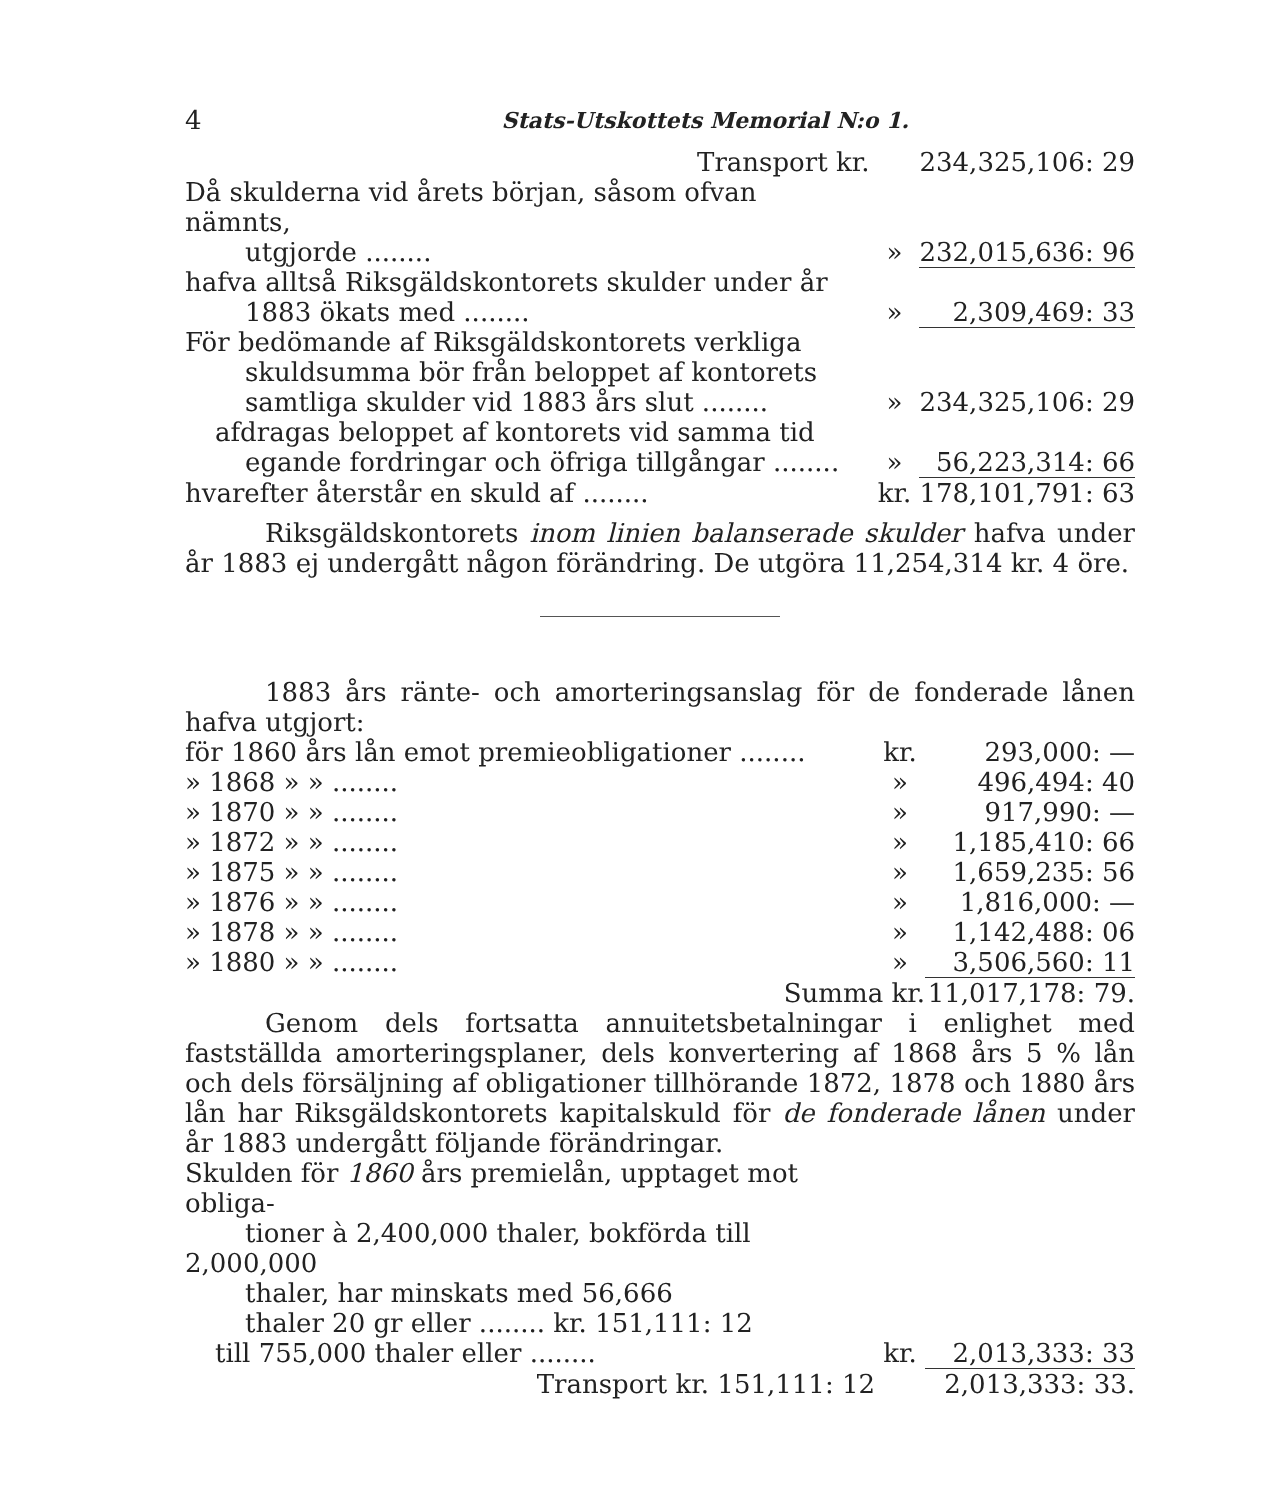4 Stats-Utskottets Memorial N:o 1.
| Transport kr. | | 234,325,106: 29 |
| Då skulderna vid årets början, såsom ofvan nämnts, utgjorde ........ | » | 232,015,636: 96 |
| hafva alltså Riksgäldskontorets skulder under år 1883 ökats med ........ | » | 2,309,469: 33 |
| För bedömande af Riksgäldskontorets verkliga skuldsumma bör från beloppet af kontorets samtliga skulder vid 1883 års slut ........ | » | 234,325,106: 29 |
| afdragas beloppet af kontorets vid samma tid egande fordringar och öfriga tillgångar ........ | » | 56,223,314: 66 |
| hvarefter återstår en skuld af ........ | kr. | 178,101,791: 63 |
Riksgäldskontorets inom linien balanserade skulder hafva under år 1883 ej undergått någon förändring. De utgöra 11,254,314 kr. 4 öre.
1883 års ränte- och amorteringsanslag för de fonderade lånen hafva utgjort:
| för 1860 års lån emot premieobligationer ........ | kr. | 293,000: — |
| » 1868 » » ........ | » | 496,494: 40 |
| » 1870 » » ........ | » | 917,990: — |
| » 1872 » » ........ | » | 1,185,410: 66 |
| » 1875 » » ........ | » | 1,659,235: 56 |
| » 1876 » » ........ | » | 1,816,000: — |
| » 1878 » » ........ | » | 1,142,488: 06 |
| » 1880 » » ........ | » | 3,506,560: 11 |
| Summa kr. | | 11,017,178: 79. |
Genom dels fortsatta annuitetsbetalningar i enlighet med fastställda amorteringsplaner, dels konvertering af 1868 års 5 % lån och dels försäljning af obligationer tillhörande 1872, 1878 och 1880 års lån har Riksgäldskontorets kapitalskuld för de fonderade lånen under år 1883 undergått följande förändringar.
| Skulden för 1860 års premielån, upptaget mot obliga- tioner à 2,400,000 thaler, bokförda till 2,000,000 thaler, har minskats med 56,666 thaler 20 gr eller ........ kr. 151,111: 12 | | |
| till 755,000 thaler eller ........ | kr. | 2,013,333: 33 |
| Transport kr. 151,111: 12 | | 2,013,333: 33. |